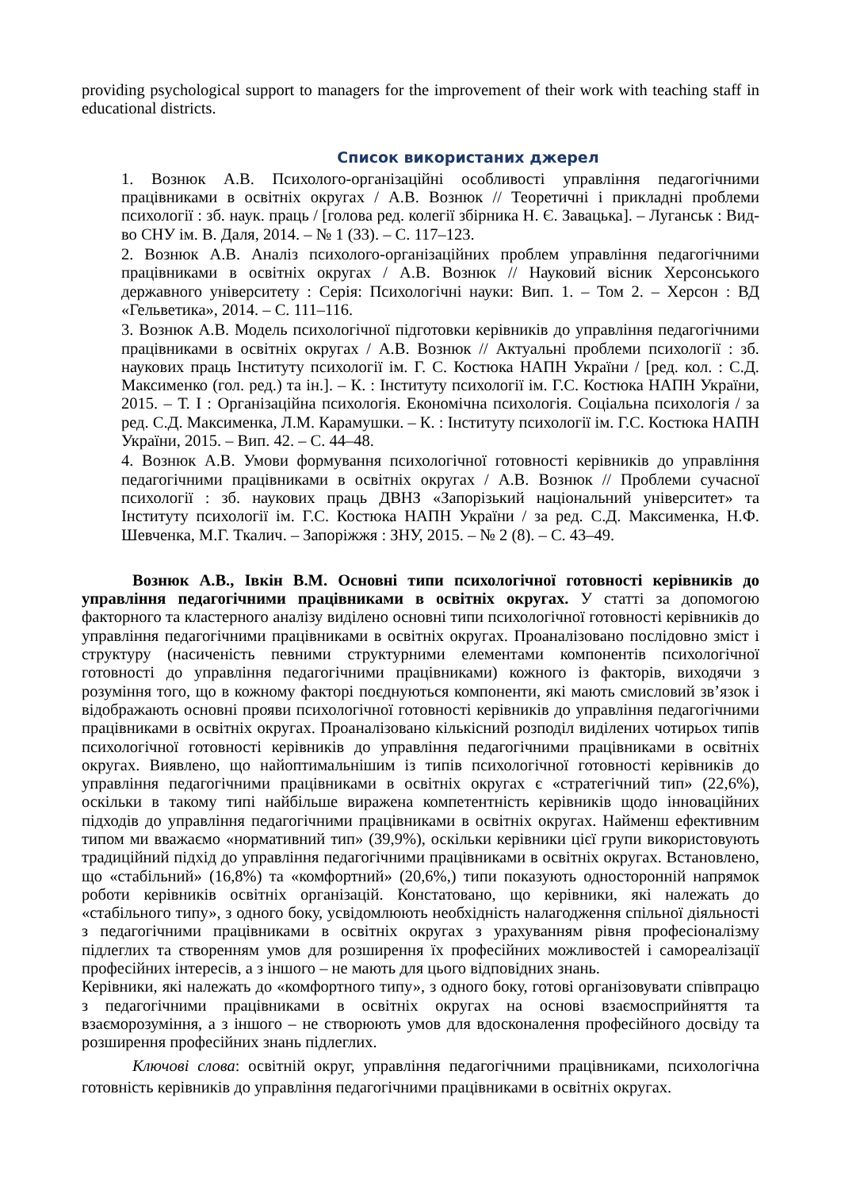providing psychological support to managers for the improvement of their work with teaching staff in educational districts.
Список використаних джерел
1. Вознюк А.В. Психолого-організаційні особливості управління педагогічними працівниками в освітніх округах / А.В. Вознюк // Теоретичні і прикладні проблеми психології : зб. наук. праць / [голова ред. колегії збірника Н. Є. Завацька]. – Луганськ : Вид-во СНУ ім. В. Даля, 2014. – № 1 (33). – С. 117–123.
2. Вознюк А.В. Аналіз психолого-організаційних проблем управління педагогічними працівниками в освітніх округах / А.В. Вознюк // Науковий вісник Херсонського державного університету : Серія: Психологічні науки: Вип. 1. – Том 2. – Херсон : ВД «Гельветика», 2014. – С. 111–116.
3. Вознюк А.В. Модель психологічної підготовки керівників до управління педагогічними працівниками в освітніх округах / А.В. Вознюк // Актуальні проблеми психології : зб. наукових праць Інституту психології ім. Г. С. Костюка НАПН України / [ред. кол. : С.Д. Максименко (гол. ред.) та ін.]. – К. : Інституту психології ім. Г.С. Костюка НАПН України, 2015. – Т. І : Організаційна психологія. Економічна психологія. Соціальна психологія / за ред. С.Д. Максименка, Л.М. Карамушки. – К. : Інституту психології ім. Г.С. Костюка НАПН України, 2015. – Вип. 42. – С. 44–48.
4. Вознюк А.В. Умови формування психологічної готовності керівників до управління педагогічними працівниками в освітніх округах / А.В. Вознюк // Проблеми сучасної психології : зб. наукових праць ДВНЗ «Запорізький національний університет» та Інституту психології ім. Г.С. Костюка НАПН України / за ред. С.Д. Максименка, Н.Ф. Шевченка, М.Г. Ткалич. – Запоріжжя : ЗНУ, 2015. – № 2 (8). – С. 43–49.
Вознюк А.В., Івкін В.М. Основні типи психологічної готовності керівників до управління педагогічними працівниками в освітніх округах. У статті за допомогою факторного та кластерного аналізу виділено основні типи психологічної готовності керівників до управління педагогічними працівниками в освітніх округах. Проаналізовано послідовно зміст і структуру (насиченість певними структурними елементами компонентів психологічної готовності до управління педагогічними працівниками) кожного із факторів, виходячи з розуміння того, що в кожному факторі поєднуються компоненти, які мають смисловий зв’язок і відображають основні прояви психологічної готовності керівників до управління педагогічними працівниками в освітніх округах. Проаналізовано кількісний розподіл виділених чотирьох типів психологічної готовності керівників до управління педагогічними працівниками в освітніх округах. Виявлено, що найоптимальнішим із типів психологічної готовності керівників до управління педагогічними працівниками в освітніх округах є «стратегічний тип» (22,6%), оскільки в такому типі найбільше виражена компетентність керівників щодо інноваційних підходів до управління педагогічними працівниками в освітніх округах. Найменш ефективним типом ми вважаємо «нормативний тип» (39,9%), оскільки керівники цієї групи використовують традиційний підхід до управління педагогічними працівниками в освітніх округах. Встановлено, що «стабільний» (16,8%) та «комфортний» (20,6%,) типи показують односторонній напрямок роботи керівників освітніх організацій. Констатовано, що керівники, які належать до «стабільного типу», з одного боку, усвідомлюють необхідність налагодження спільної діяльності з педагогічними працівниками в освітніх округах з урахуванням рівня професіоналізму підлеглих та створенням умов для розширення їх професійних можливостей і самореалізації професійних інтересів, а з іншого – не мають для цього відповідних знань.
Керівники, які належать до «комфортного типу», з одного боку, готові організовувати співпрацю з педагогічними працівниками в освітніх округах на основі взаємосприйняття та взаєморозуміння, а з іншого – не створюють умов для вдосконалення професійного досвіду та розширення професійних знань підлеглих.
Ключові слова: освітній округ, управління педагогічними працівниками, психологічна готовність керівників до управління педагогічними працівниками в освітніх округах.